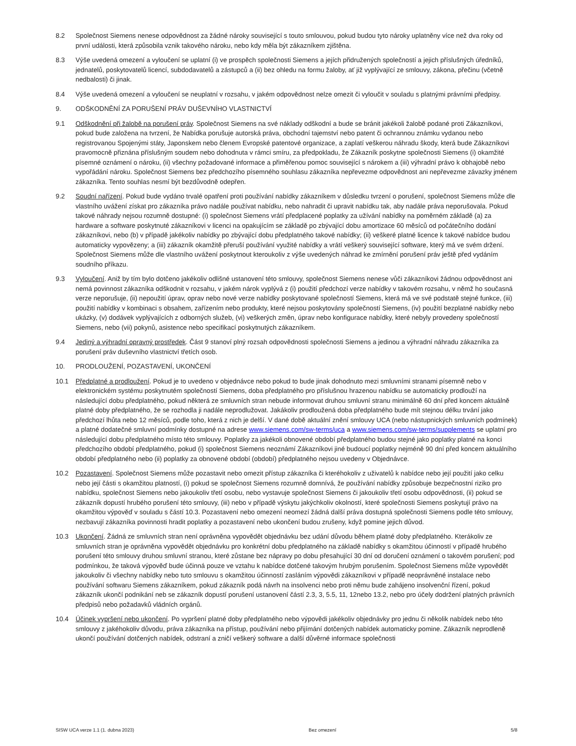8.2 Společnost Siemens nenese odpovědnost za žádné nároky související s touto smlouvou, pokud budou tyto nároky uplatněny více než dva roky od první události, která způsobila vznik takového nároku, nebo kdy měla být zákazníkem zjištěna.
8.3 Výše uvedená omezení a vyloučení se uplatní (i) ve prospěch společnosti Siemens a jejích přidružených společností a jejich příslušných úředníků, jednatelů, poskytovatelů licencí, subdodavatelů a zástupců a (ii) bez ohledu na formu žaloby, ať již vyplývající ze smlouvy, zákona, přečinu (včetně nedbalosti) či jinak.
8.4 Výše uvedená omezení a vyloučení se neuplatní v rozsahu, v jakém odpovědnost nelze omezit či vyloučit v souladu s platnými právními předpisy.
9. ODŠKODNĚNÍ ZA PORUŠENÍ PRÁV DUŠEVNÍHO VLASTNICTVÍ
9.1 Odškodnění při žalobě na porušení práv. Společnost Siemens na své náklady odškodní a bude se bránit jakékoli žalobě podané proti Zákazníkovi, pokud bude založena na tvrzení, že Nabídka porušuje autorská práva, obchodní tajemství nebo patent či ochrannou známku vydanou nebo registrovanou Spojenými státy, Japonskem nebo členem Evropské patentové organizace, a zaplatí veškerou náhradu škody, která bude Zákazníkovi pravomocně přiznána příslušným soudem nebo dohodnuta v rámci smíru, za předpokladu, že Zákazník poskytne společnosti Siemens (i) okamžité písemné oznámení o nároku, (ii) všechny požadované informace a přiměřenou pomoc související s nárokem a (iii) výhradní právo k obhajobě nebo vypořádání nároku. Společnost Siemens bez předchozího písemného souhlasu zákazníka nepřevezme odpovědnost ani nepřevezme závazky jménem zákazníka. Tento souhlas nesmí být bezdůvodně odepřen.
9.2 Soudní nařízení. Pokud bude vydáno trvalé opatření proti používání nabídky zákazníkem v důsledku tvrzení o porušení, společnost Siemens může dle vlastního uvážení získat pro zákazníka právo nadále používat nabídku, nebo nahradit či upravit nabídku tak, aby nadále práva neporušovala. Pokud takové náhrady nejsou rozumně dostupné: (i) společnost Siemens vrátí předplacené poplatky za užívání nabídky na poměrném základě (a) za hardware a software poskytnuté zákazníkovi v licenci na opakujícím se základě po zbývající dobu amortizace 60 měsíců od počátečního dodání zákazníkovi, nebo (b) v případě jakékoliv nabídky po zbývající dobu předplatného takové nabídky; (ii) veškeré platné licence k takové nabídce budou automaticky vypovězeny; a (iii) zákazník okamžitě přeruší používání využité nabídky a vrátí veškerý související software, který má ve svém držení. Společnost Siemens může dle vlastního uvážení poskytnout kteroukoliv z výše uvedených náhrad ke zmírnění porušení práv ještě před vydáním soudního příkazu.
9.3 Vyloučení. Aniž by tím bylo dotčeno jakékoliv odlišné ustanovení této smlouvy, společnost Siemens nenese vůči zákazníkovi žádnou odpovědnost ani nemá povinnost zákazníka odškodnit v rozsahu, v jakém nárok vyplývá z (i) použití předchozí verze nabídky v takovém rozsahu, v němž ho současná verze neporušuje, (ii) nepoužití úprav, oprav nebo nové verze nabídky poskytované společností Siemens, která má ve své podstatě stejné funkce, (iii) použití nabídky v kombinaci s obsahem, zařízením nebo produkty, které nejsou poskytovány společností Siemens, (iv) použití bezplatné nabídky nebo ukázky, (v) dodávek vyplývajících z odborných služeb, (vi) veškerých změn, úprav nebo konfigurace nabídky, které nebyly provedeny společností Siemens, nebo (vii) pokynů, asistence nebo specifikací poskytnutých zákazníkem.
9.4 Jediný a výhradní opravný prostředek. Část 9 stanoví plný rozsah odpovědnosti společnosti Siemens a jedinou a výhradní náhradu zákazníka za porušení práv duševního vlastnictví třetích osob.
10. PRODLOUŽENÍ, POZASTAVENÍ, UKONČENÍ
10.1 Předplatné a prodloužení. Pokud je to uvedeno v objednávce nebo pokud to bude jinak dohodnuto mezi smluvními stranami písemně nebo v elektronickém systému poskytnutém společností Siemens, doba předplatného pro příslušnou hrazenou nabídku se automaticky prodlouží na následující dobu předplatného, pokud některá ze smluvních stran nebude informovat druhou smluvní stranu minimálně 60 dní před koncem aktuálně platné doby předplatného, že se rozhodla ji nadále neprodlužovat. Jakákoliv prodloužená doba předplatného bude mít stejnou délku trvání jako předchozí lhůta nebo 12 měsíců, podle toho, která z nich je delší. V dané době aktuální znění smlouvy UCA (nebo nástupnických smluvních podmínek) a platné dodatečné smluvní podmínky dostupné na adrese www.siemens.com/sw-terms/uca a www.siemens.com/sw-terms/supplements se uplatní pro následující dobu předplatného místo této smlouvy. Poplatky za jakékoli obnovené období předplatného budou stejné jako poplatky platné na konci předchozího období předplatného, pokud (i) společnost Siemens neoznámí Zákazníkovi jiné budoucí poplatky nejméně 90 dní před koncem aktuálního období předplatného nebo (ii) poplatky za obnovené období (období) předplatného nejsou uvedeny v Objednávce.
10.2 Pozastavení. Společnost Siemens může pozastavit nebo omezit přístup zákazníka či kteréhokoliv z uživatelů k nabídce nebo její použití jako celku nebo její části s okamžitou platností, (i) pokud se společnost Siemens rozumně domnívá, že používání nabídky způsobuje bezpečnostní riziko pro nabídku, společnost Siemens nebo jakoukoliv třetí osobu, nebo vystavuje společnost Siemens či jakoukoliv třetí osobu odpovědnosti, (ii) pokud se zákazník dopustí hrubého porušení této smlouvy, (iii) nebo v případě výskytu jakýchkoliv okolností, které společnosti Siemens poskytují právo na okamžitou výpověď v souladu s částí 10.3. Pozastavení nebo omezení neomezí žádná další práva dostupná společnosti Siemens podle této smlouvy, nezbavují zákazníka povinnosti hradit poplatky a pozastavení nebo ukončení budou zrušeny, když pomine jejich důvod.
10.3 Ukončení. Žádná ze smluvních stran není oprávněna vypovědět objednávku bez udání důvodu během platné doby předplatného. Kterákoliv ze smluvních stran je oprávněna vypovědět objednávku pro konkrétní dobu předplatného na základě nabídky s okamžitou účinností v případě hrubého porušení této smlouvy druhou smluvní stranou, které zůstane bez nápravy po dobu přesahující 30 dní od doručení oznámení o takovém porušení; pod podmínkou, že taková výpověď bude účinná pouze ve vztahu k nabídce dotčené takovým hrubým porušením. Společnost Siemens může vypovědět jakoukoliv či všechny nabídky nebo tuto smlouvu s okamžitou účinností zasláním výpovědi zákazníkovi v případě neoprávněné instalace nebo používání softwaru Siemens zákazníkem, pokud zákazník podá návrh na insolvenci nebo proti němu bude zahájeno insolvenční řízení, pokud zákazník ukončí podnikání neb se zákazník dopustí porušení ustanovení částí 2.3, 3, 5.5, 11, 12nebo 13.2, nebo pro účely dodržení platných právních předpisů nebo požadavků vládních orgánů.
10.4 Účinek vypršení nebo ukončení. Po vypršení platné doby předplatného nebo výpovědi jakékoliv objednávky pro jednu či několik nabídek nebo této smlouvy z jakéhokoliv důvodu, práva zákazníka na přístup, používání nebo přijímání dotčených nabídek automaticky pomine. Zákazník neprodleně ukončí používání dotčených nabídek, odstraní a zničí veškerý software a další důvěrné informace společnosti
SISW UCA verze 1.1 (1. dubna 2023) Bez omezení 5/8